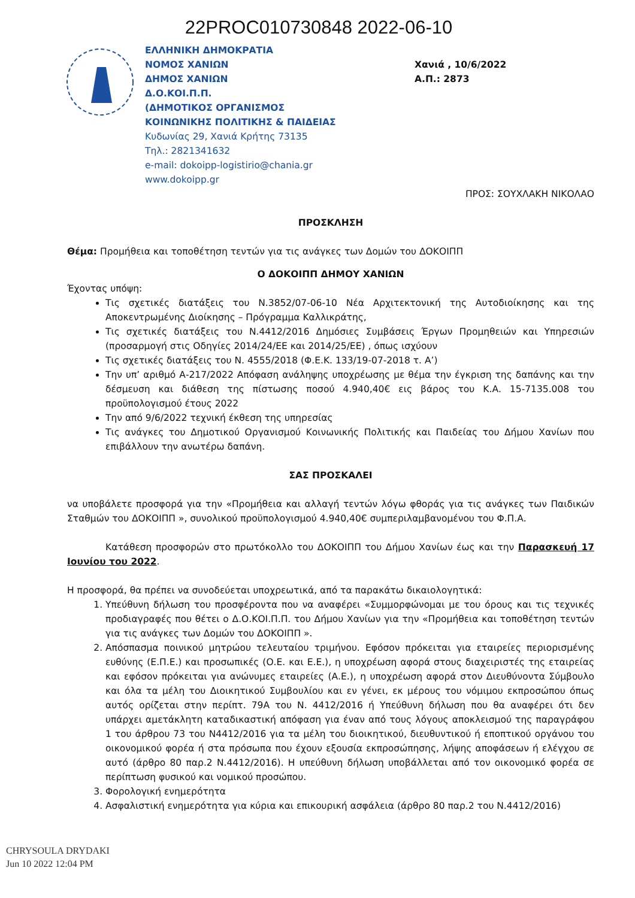22PROC010730848 2022-06-10
ΕΛΛΗΝΙΚΗ ΔΗΜΟΚΡΑΤΙΑ
ΝΟΜΟΣ ΧΑΝΙΩΝ
ΔΗΜΟΣ ΧΑΝΙΩΝ
Δ.Ο.ΚΟΙ.Π.Π.
(ΔΗΜΟΤΙΚΟΣ ΟΡΓΑΝΙΣΜΟΣ
ΚΟΙΝΩΝΙΚΗΣ ΠΟΛΙΤΙΚΗΣ & ΠΑΙΔΕΙΑΣ
Κυδωνίας 29, Χανιά Κρήτης 73135
Τηλ.: 2821341632
e-mail: dokoipp-logistirio@chania.gr
www.dokoipp.gr
Χανιά , 10/6/2022
Α.Π.: 2873
ΠΡΟΣ: ΣΟΥΧΛΑΚΗ ΝΙΚΟΛΑΟ
ΠΡΟΣΚΛΗΣΗ
Θέμα: Προμήθεια και τοποθέτηση τεντών για τις ανάγκες των Δομών του ΔΟΚΟΙΠΠ
Ο ΔΟΚΟΙΠΠ ΔΗΜΟΥ ΧΑΝΙΩΝ
Έχοντας υπόψη:
Τις σχετικές διατάξεις του Ν.3852/07-06-10 Νέα Αρχιτεκτονική της Αυτοδιοίκησης και της Αποκεντρωμένης Διοίκησης – Πρόγραμμα Καλλικράτης,
Τις σχετικές διατάξεις του Ν.4412/2016 Δημόσιες Συμβάσεις Έργων Προμηθειών και Υπηρεσιών (προσαρμογή στις Οδηγίες 2014/24/ΕΕ και 2014/25/ΕΕ) , όπως ισχύουν
Τις σχετικές διατάξεις του Ν. 4555/2018 (Φ.Ε.Κ. 133/19-07-2018 τ. Α’)
Την υπ’ αριθμό Α-217/2022 Απόφαση ανάληψης υποχρέωσης με θέμα την έγκριση της δαπάνης και την δέσμευση και διάθεση της πίστωσης ποσού 4.940,40€ εις βάρος του Κ.Α. 15-7135.008 του προϋπολογισμού έτους 2022
Την από 9/6/2022 τεχνική έκθεση της υπηρεσίας
Τις ανάγκες του Δημοτικού Οργανισμού Κοινωνικής Πολιτικής και Παιδείας του Δήμου Χανίων που επιβάλλουν την ανωτέρω δαπάνη.
ΣΑΣ ΠΡΟΣΚΑΛΕΙ
να υποβάλετε προσφορά για την «Προμήθεια και αλλαγή τεντών λόγω φθοράς για τις ανάγκες των Παιδικών Σταθμών του ΔΟΚΟΙΠΠ », συνολικού προϋπολογισμού 4.940,40€ συμπεριλαμβανομένου του Φ.Π.Α.
Κατάθεση προσφορών στο πρωτόκολλο του ΔΟΚΟΙΠΠ του Δήμου Χανίων έως και την Παρασκευή 17 Ιουνίου του 2022.
Η προσφορά, θα πρέπει να συνοδεύεται υποχρεωτικά, από τα παρακάτω δικαιολογητικά:
1. Υπεύθυνη δήλωση του προσφέροντα που να αναφέρει «Συμμορφώνομαι με του όρους και τις τεχνικές προδιαγραφές που θέτει ο Δ.Ο.ΚΟΙ.Π.Π. του Δήμου Χανίων για την «Προμήθεια και τοποθέτηση τεντών για τις ανάγκες των Δομών του ΔΟΚΟΙΠΠ ».
2. Απόσπασμα ποινικού μητρώου τελευταίου τριμήνου. Εφόσον πρόκειται για εταιρείες περιορισμένης ευθύνης (Ε.Π.Ε.) και προσωπικές (Ο.Ε. και Ε.Ε.), η υποχρέωση αφορά στους διαχειριστές της εταιρείας και εφόσον πρόκειται για ανώνυμες εταιρείες (Α.Ε.), η υποχρέωση αφορά στον Διευθύνοντα Σύμβουλο και όλα τα μέλη του Διοικητικού Συμβουλίου και εν γένει, εκ μέρους του νόμιμου εκπροσώπου όπως αυτός ορίζεται στην περίπτ. 79Α του Ν. 4412/2016 ή Υπεύθυνη δήλωση που θα αναφέρει ότι δεν υπάρχει αμετάκλητη καταδικαστική απόφαση για έναν από τους λόγους αποκλεισμού της παραγράφου 1 του άρθρου 73 του Ν4412/2016 για τα μέλη του διοικητικού, διευθυντικού ή εποπτικού οργάνου του οικονομικού φορέα ή στα πρόσωπα που έχουν εξουσία εκπροσώπησης, λήψης αποφάσεων ή ελέγχου σε αυτό (άρθρο 80 παρ.2 Ν.4412/2016). Η υπεύθυνη δήλωση υποβάλλεται από τον οικονομικό φορέα σε περίπτωση φυσικού και νομικού προσώπου.
3. Φορολογική ενημερότητα
4. Ασφαλιστική ενημερότητα για κύρια και επικουρική ασφάλεια (άρθρο 80 παρ.2 του Ν.4412/2016)
CHRYSOULA DRYDAKI
Jun 10 2022 12:04 PM